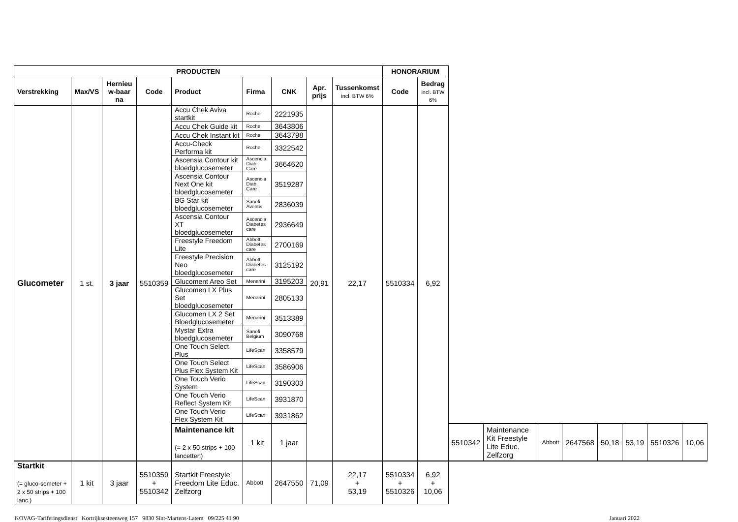| PRODUCTEN | | | | | | | | | HONORARIUM | | | | | | | | | |
| --- | --- | --- | --- | --- | --- | --- | --- | --- | --- | --- | --- | --- | --- | --- | --- | --- | --- | --- |
| Verstrekking | Max/VS | Hernieu w-baar na | Code | Product | Firma | CNK | Apr. prijs | Tussenkomst incl. BTW 6% | Code | Bedrag incl. BTW 6% | | | | | | | | |
| Glucometer | 1 st. | 3 jaar | 5510359 | Accu Chek Aviva startkit | Roche | 2221935 | 20,91 | 22,17 | 5510334 | 6,92 | | | | | | | | |
| | | | | Accu Chek Guide kit | Roche | 3643806 | | | | | | | | | | | | |
| | | | | Accu Chek Instant kit | Roche | 3643798 | | | | | | | | | | | | |
| | | | | Accu-Check Performa kit | Roche | 3322542 | | | | | | | | | | | | |
| | | | | Ascensia Contour kit bloedglucosemeter | Ascencia Diab. Care | 3664620 | | | | | | | | | | | | |
| | | | | Ascensia Contour Next One kit bloedglucosemeter | Ascencia Diab. Care | 3519287 | | | | | | | | | | | | |
| | | | | BG Star kit bloedglucosemeter | Sanofi Aventis | 2836039 | | | | | | | | | | | | |
| | | | | Ascensia Contour XT bloedglucosemeter | Ascencia Diabetes care | 2936649 | | | | | | | | | | | | |
| | | | | Freestyle Freedom Lite | Abbott Diabetes care | 2700169 | | | | | | | | | | | | |
| | | | | Freestyle Precision Neo bloedglucosemeter | Abbott Diabetes care | 3125192 | | | | | | | | | | | | |
| | | | | Glucoment Areo Set | Menarini | 3195203 | | | | | | | | | | | | |
| | | | | Glucomen LX Plus Set bloedglucosemeter | Menarini | 2805133 | | | | | | | | | | | | |
| | | | | Glucomen LX 2 Set Bloedglucosemeter | Menarini | 3513389 | | | | | | | | | | | | |
| | | | | Mystar Extra bloedglucosemeter | Sanofi Belgium | 3090768 | | | | | | | | | | | | |
| | | | | One Touch Select Plus | LifeScan | 3358579 | | | | | | | | | | | | |
| | | | | One Touch Select Plus Flex System Kit | LifeScan | 3586906 | | | | | | | | | | | | |
| | | | | One Touch Verio System | LifeScan | 3190303 | | | | | | | | | | | | |
| | | | | One Touch Verio Reflect System Kit | LifeScan | 3931870 | | | | | | | | | | | | |
| | | | | One Touch Verio Flex System Kit | LifeScan | 3931862 | | | | | | | | | | | | |
| | | | | Maintenance kit (= 2 x 50 strips + 100 lancetten) | 1 kit | 1 jaar | | | | | 5510342 | Maintenance Kit Freestyle Lite Educ. Zelfzorg | Abbott | 2647568 | 50,18 | 53,19 | 5510326 | 10,06 |
| Startkit (= gluco-semeter + 2 x 50 strips + 100 lanc.) | 1 kit | 3 jaar | 5510359 + 5510342 | Startkit Freestyle Freedom Lite Educ. Zelfzorg | Abbott | 2647550 | 71,09 | 22,17 + 53,19 | 5510334 + 5510326 | 6,92 + 10,06 | | | | | | | | |
KOVAG-Tariferingsdienst Kortrijksesteenweg 157 9830 Sint-Martens-Latem 09/225 41 90 Januari 2022